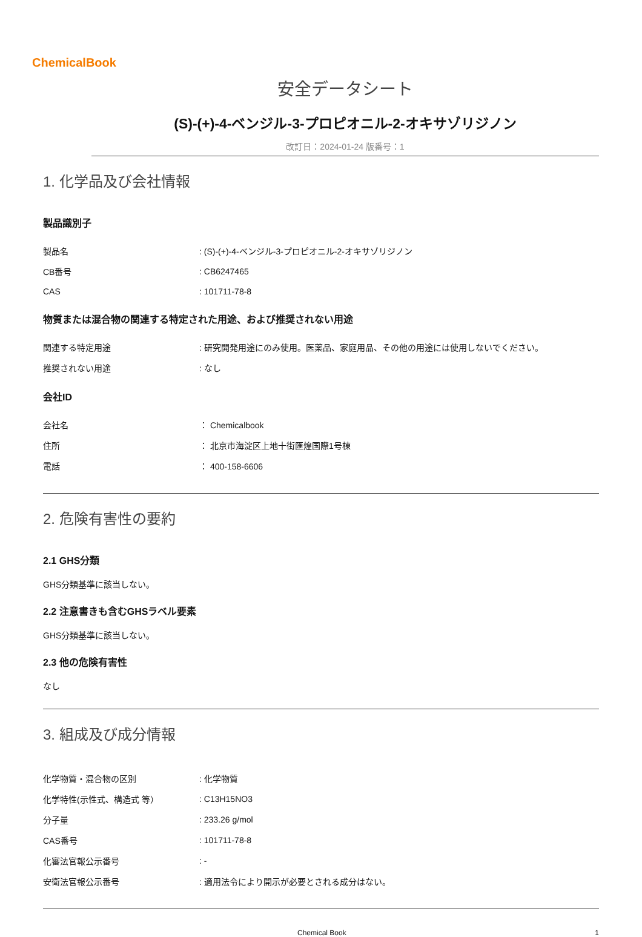ChemicalBook
安全データシート
(S)-(+)-4-ベンジル-3-プロピオニル-2-オキサゾリジノン
改訂日：2024-01-24 版番号：1
1. 化学品及び会社情報
製品識別子
| 製品名 | : (S)-(+)-4-ベンジル-3-プロピオニル-2-オキサゾリジノン |
| CB番号 | : CB6247465 |
| CAS | : 101711-78-8 |
物質または混合物の関連する特定された用途、および推奨されない用途
| 関連する特定用途 | : 研究開発用途にのみ使用。医薬品、家庭用品、その他の用途には使用しないでください。 |
| 推奨されない用途 | : なし |
会社ID
| 会社名 | ： Chemicalbook |
| 住所 | ： 北京市海淀区上地十街匯煌国際1号棟 |
| 電話 | ： 400-158-6606 |
2. 危険有害性の要約
2.1 GHS分類
GHS分類基準に該当しない。
2.2 注意書きも含むGHSラベル要素
GHS分類基準に該当しない。
2.3 他の危険有害性
なし
3. 組成及び成分情報
| 化学物質・混合物の区別 | : 化学物質 |
| 化学特性(示性式、構造式 等） | : C13H15NO3 |
| 分子量 | : 233.26 g/mol |
| CAS番号 | : 101711-78-8 |
| 化審法官報公示番号 | : - |
| 安衛法官報公示番号 | : 適用法令により開示が必要とされる成分はない。 |
Chemical Book 1